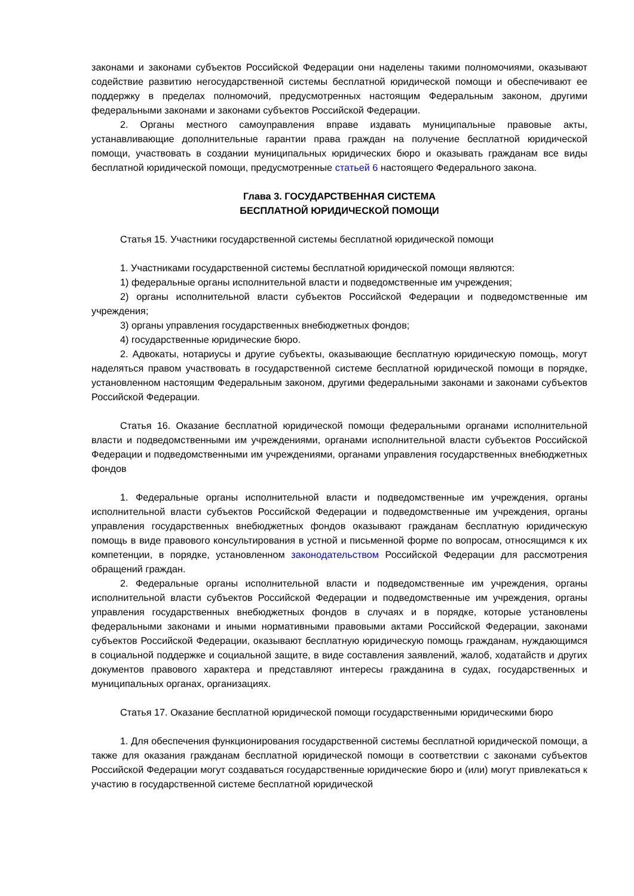законами и законами субъектов Российской Федерации они наделены такими полномочиями, оказывают содействие развитию негосударственной системы бесплатной юридической помощи и обеспечивают ее поддержку в пределах полномочий, предусмотренных настоящим Федеральным законом, другими федеральными законами и законами субъектов Российской Федерации.
2. Органы местного самоуправления вправе издавать муниципальные правовые акты, устанавливающие дополнительные гарантии права граждан на получение бесплатной юридической помощи, участвовать в создании муниципальных юридических бюро и оказывать гражданам все виды бесплатной юридической помощи, предусмотренные статьей 6 настоящего Федерального закона.
Глава 3. ГОСУДАРСТВЕННАЯ СИСТЕМА
БЕСПЛАТНОЙ ЮРИДИЧЕСКОЙ ПОМОЩИ
Статья 15. Участники государственной системы бесплатной юридической помощи
1. Участниками государственной системы бесплатной юридической помощи являются:
1) федеральные органы исполнительной власти и подведомственные им учреждения;
2) органы исполнительной власти субъектов Российской Федерации и подведомственные им учреждения;
3) органы управления государственных внебюджетных фондов;
4) государственные юридические бюро.
2. Адвокаты, нотариусы и другие субъекты, оказывающие бесплатную юридическую помощь, могут наделяться правом участвовать в государственной системе бесплатной юридической помощи в порядке, установленном настоящим Федеральным законом, другими федеральными законами и законами субъектов Российской Федерации.
Статья 16. Оказание бесплатной юридической помощи федеральными органами исполнительной власти и подведомственными им учреждениями, органами исполнительной власти субъектов Российской Федерации и подведомственными им учреждениями, органами управления государственных внебюджетных фондов
1. Федеральные органы исполнительной власти и подведомственные им учреждения, органы исполнительной власти субъектов Российской Федерации и подведомственные им учреждения, органы управления государственных внебюджетных фондов оказывают гражданам бесплатную юридическую помощь в виде правового консультирования в устной и письменной форме по вопросам, относящимся к их компетенции, в порядке, установленном законодательством Российской Федерации для рассмотрения обращений граждан.
2. Федеральные органы исполнительной власти и подведомственные им учреждения, органы исполнительной власти субъектов Российской Федерации и подведомственные им учреждения, органы управления государственных внебюджетных фондов в случаях и в порядке, которые установлены федеральными законами и иными нормативными правовыми актами Российской Федерации, законами субъектов Российской Федерации, оказывают бесплатную юридическую помощь гражданам, нуждающимся в социальной поддержке и социальной защите, в виде составления заявлений, жалоб, ходатайств и других документов правового характера и представляют интересы гражданина в судах, государственных и муниципальных органах, организациях.
Статья 17. Оказание бесплатной юридической помощи государственными юридическими бюро
1. Для обеспечения функционирования государственной системы бесплатной юридической помощи, а также для оказания гражданам бесплатной юридической помощи в соответствии с законами субъектов Российской Федерации могут создаваться государственные юридические бюро и (или) могут привлекаться к участию в государственной системе бесплатной юридической